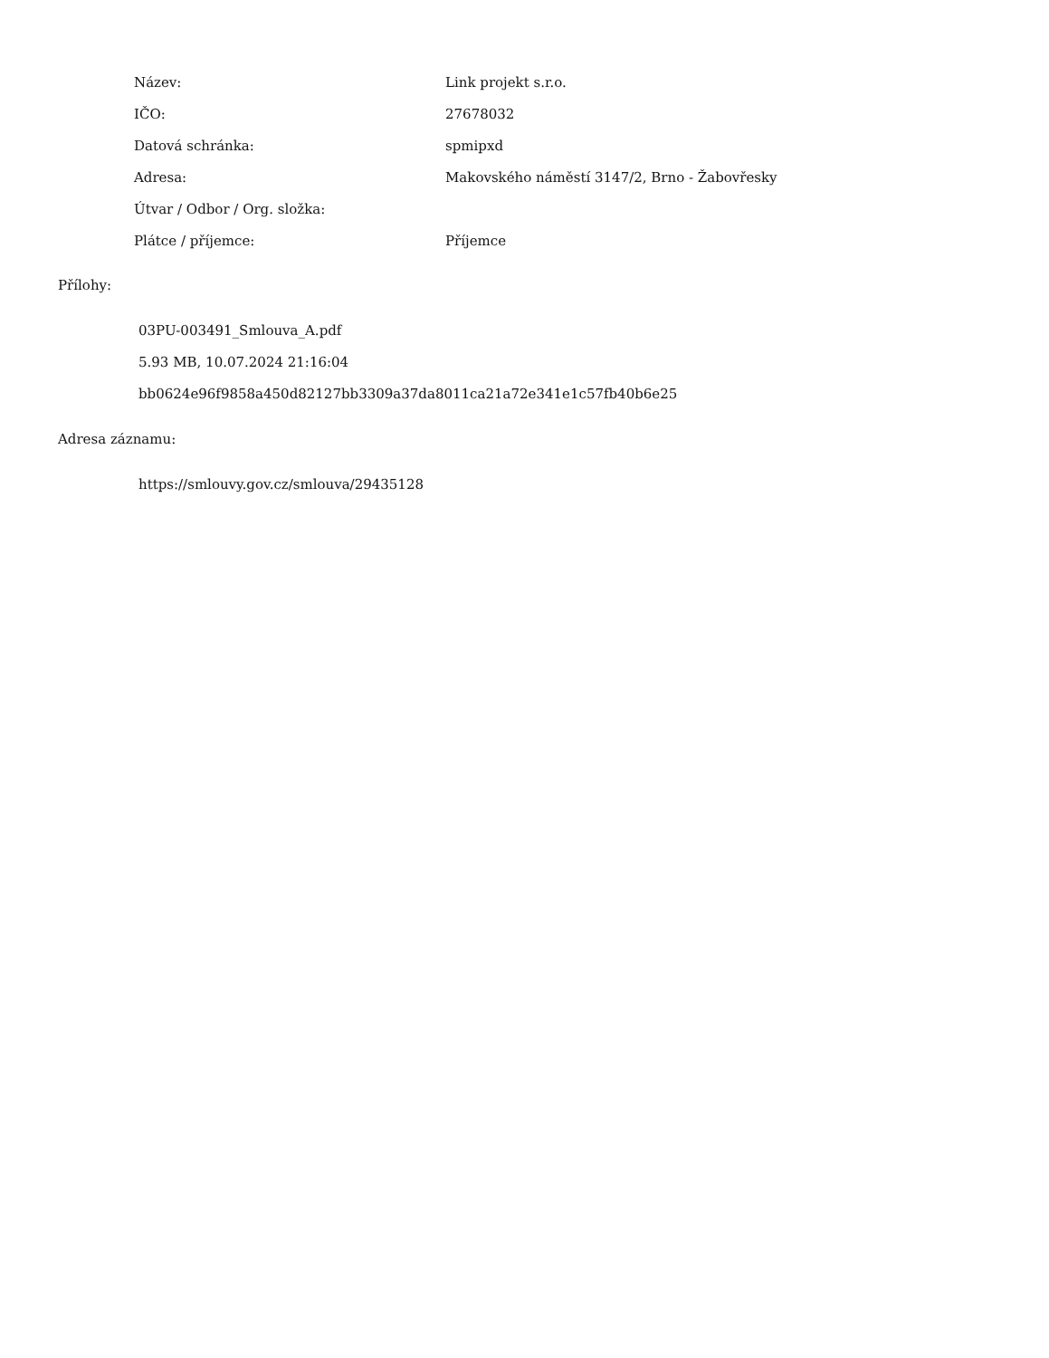| Název: | Link projekt s.r.o. |
| IČO: | 27678032 |
| Datová schránka: | spmipxd |
| Adresa: | Makovského náměstí 3147/2, Brno - Žabovřesky |
| Útvar / Odbor / Org. složka: | |
| Plátce / příjemce: | Příjemce |
Přílohy:
03PU-003491_Smlouva_A.pdf
5.93 MB, 10.07.2024 21:16:04
bb0624e96f9858a450d82127bb3309a37da8011ca21a72e341e1c57fb40b6e25
Adresa záznamu:
https://smlouvy.gov.cz/smlouva/29435128